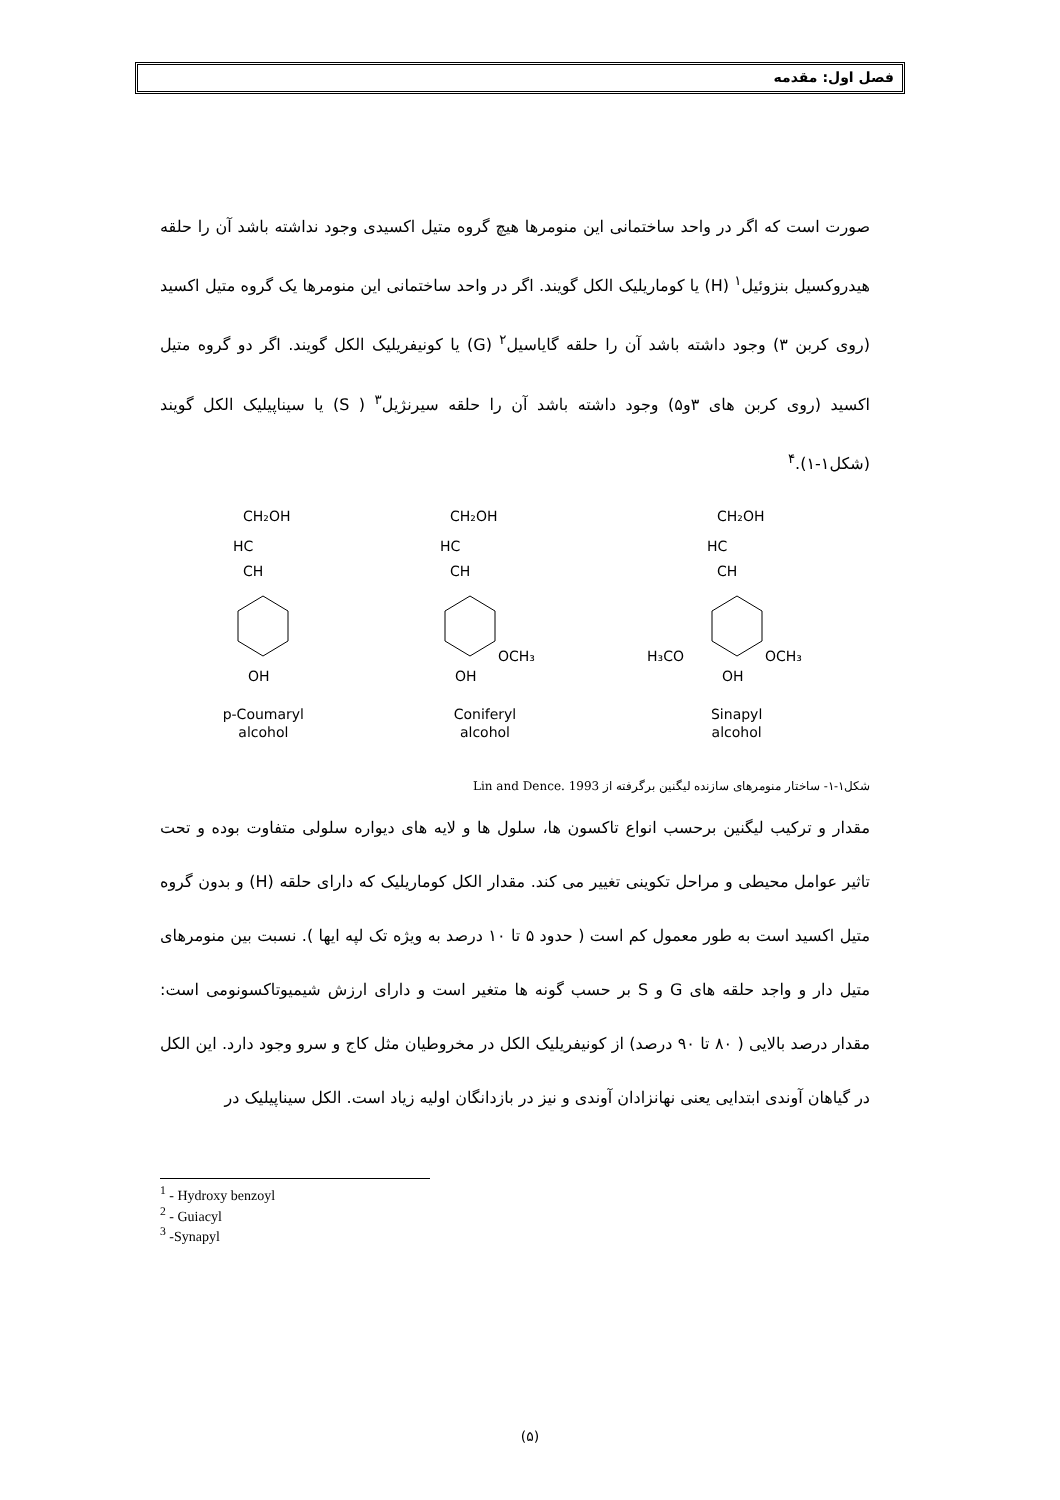فصل اول: مقدمه
صورت است که اگر در واحد ساختمانی این منومرها هیچ گروه متیل اکسیدی وجود نداشته باشد آن را حلقه هیدروکسیل بنزوئیل<sup>۱</sup> (H) یا کوماریلیک الکل گویند. اگر در واحد ساختمانی این منومرها یک گروه متیل اکسید (روی کربن ۳) وجود داشته باشد آن را حلقه گایاسیل<sup>۲</sup> (G) یا کونیفریلیک الکل گویند. اگر دو گروه متیل اکسید (روی کربن های ۳و۵) وجود داشته باشد آن را حلقه سیرنژیل<sup>۳</sup> ( S) یا سیناپیلیک الکل گویند (شکل۱-۱).<sup>۴</sup>
CH₂OH
HC
CH
OH
p-Coumaryl
alcohol
CH₂OH
HC
CH
OCH₃
OH
Coniferyl
alcohol
CH₂OH
HC
CH
H₃CO
OCH₃
OH
Sinapyl
alcohol
شکل۱-۱- ساختار منومرهای سازنده لیگنین برگرفته از Lin and Dence. 1993
مقدار و ترکیب لیگنین برحسب انواع تاکسون ها، سلول ها و لایه های دیواره سلولی متفاوت بوده و تحت تاثیر عوامل محیطی و مراحل تکوینی تغییر می کند. مقدار الکل کوماریلیک که دارای حلقه (H) و بدون گروه متیل اکسید است به طور معمول کم است ( حدود ۵ تا ۱۰ درصد به ویژه تک لپه ایها ). نسبت بین منومرهای متیل دار و واجد حلقه های G و S بر حسب گونه ها متغیر است و دارای ارزش شیمیوتاکسونومی است: مقدار درصد بالایی ( ۸۰ تا ۹۰ درصد) از کونیفریلیک الکل در مخروطیان مثل کاج و سرو وجود دارد. این الکل در گیاهان آوندی ابتدایی یعنی نهانزادان آوندی و نیز در بازدانگان اولیه زیاد است. الکل سیناپیلیک در
<sup>1</sup> - Hydroxy benzoyl
<sup>2</sup> - Guiacyl
<sup>3</sup> -Synapyl
(۵)